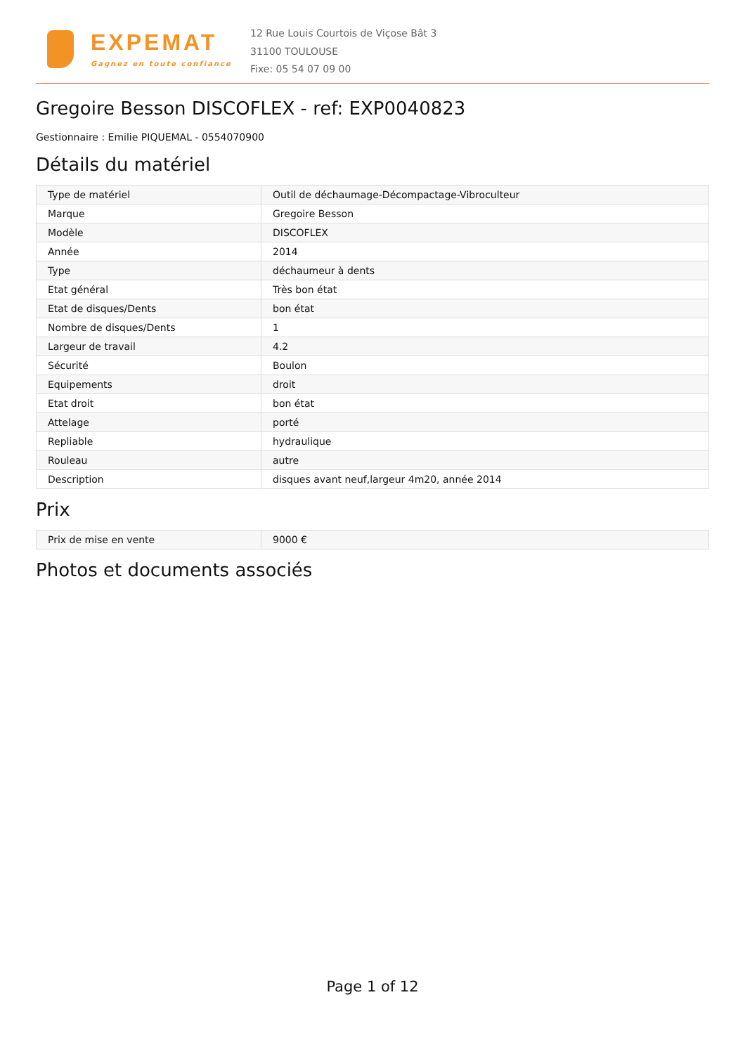EXPEMAT
Gagnez en toute confiance
12 Rue Louis Courtois de Viçose Bât 3
31100 TOULOUSE
Fixe: 05 54 07 09 00
Gregoire Besson DISCOFLEX - ref: EXP0040823
Gestionnaire : Emilie PIQUEMAL - 0554070900
Détails du matériel
| Type de matériel | Outil de déchaumage-Décompactage-Vibroculteur |
| Marque | Gregoire Besson |
| Modèle | DISCOFLEX |
| Année | 2014 |
| Type | déchaumeur à dents |
| Etat général | Très bon état |
| Etat de disques/Dents | bon état |
| Nombre de disques/Dents | 1 |
| Largeur de travail | 4.2 |
| Sécurité | Boulon |
| Equipements | droit |
| Etat droit | bon état |
| Attelage | porté |
| Repliable | hydraulique |
| Rouleau | autre |
| Description | disques avant neuf,largeur 4m20, année 2014 |
Prix
| Prix de mise en vente | 9000 € |
Photos et documents associés
Page 1 of 12